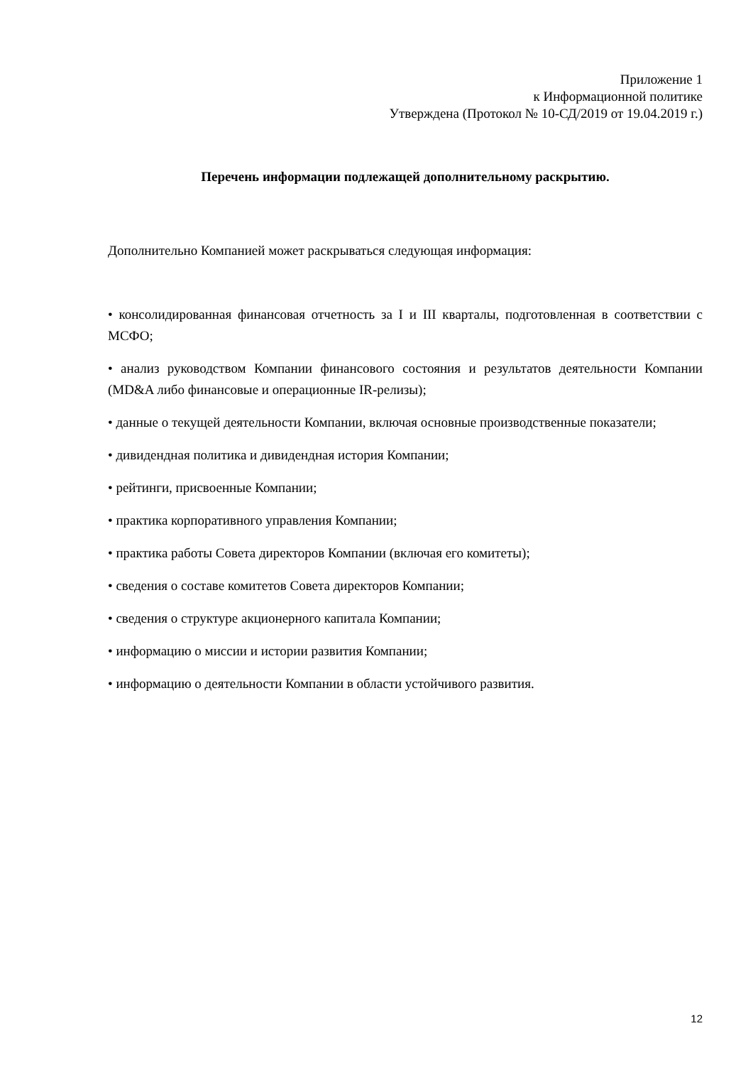Приложение 1
к Информационной политике
Утверждена (Протокол № 10-СД/2019 от 19.04.2019 г.)
Перечень информации подлежащей дополнительному раскрытию.
Дополнительно Компанией может раскрываться следующая информация:
• консолидированная финансовая отчетность за I и III кварталы, подготовленная в соответствии с МСФО;
• анализ руководством Компании финансового состояния и результатов деятельности Компании (MD&A либо финансовые и операционные IR-релизы);
• данные о текущей деятельности Компании, включая основные производственные показатели;
• дивидендная политика и дивидендная история Компании;
• рейтинги, присвоенные Компании;
• практика корпоративного управления Компании;
• практика работы Совета директоров Компании (включая его комитеты);
• сведения о составе комитетов Совета директоров Компании;
• сведения о структуре акционерного капитала Компании;
• информацию о миссии и истории развития Компании;
• информацию о деятельности Компании в области устойчивого развития.
12